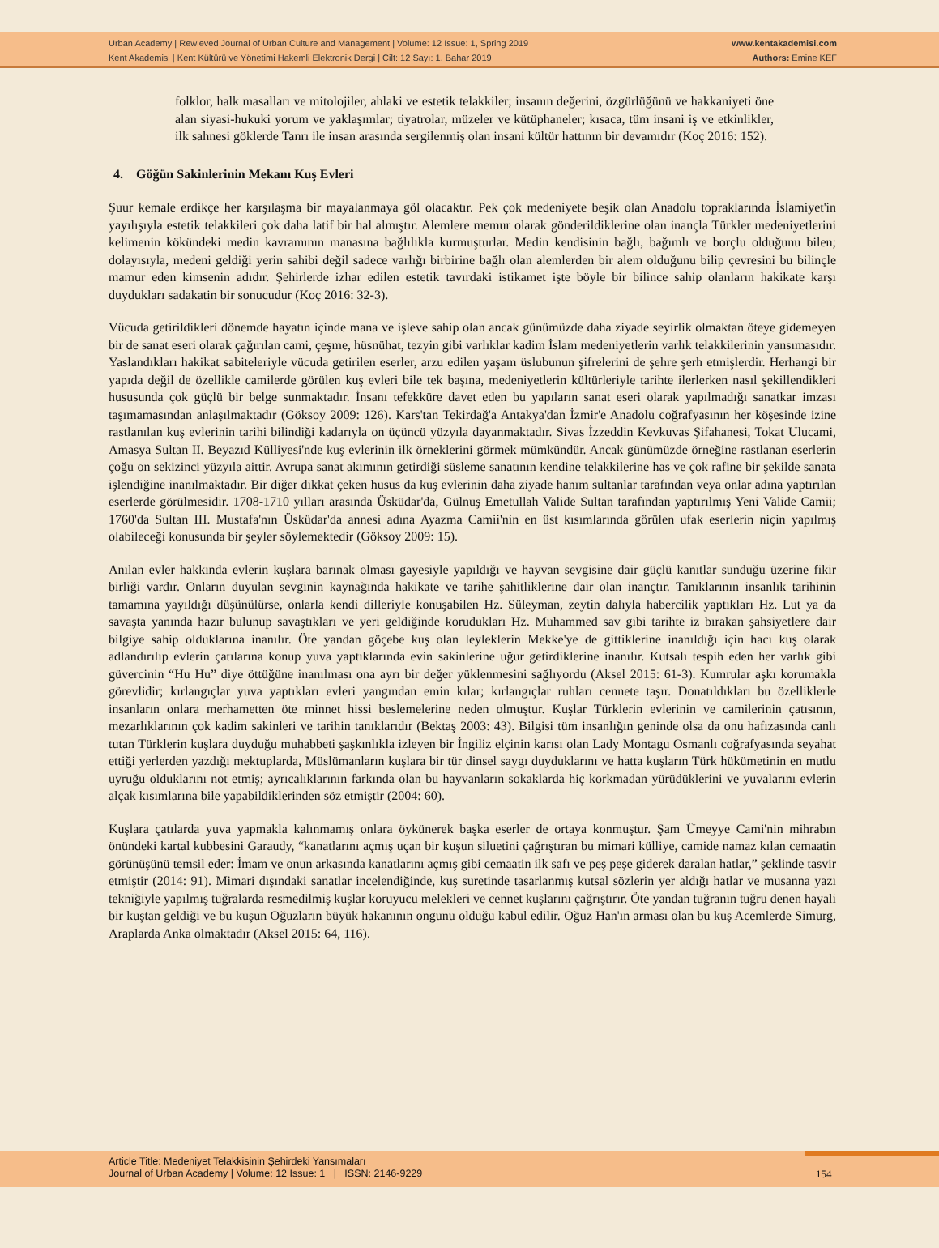Urban Academy | Rewieved Journal of Urban Culture and Management | Volume: 12 Issue: 1, Spring 2019
Kent Akademisi | Kent Kültürü ve Yönetimi Hakemli Elektronik Dergi | Cilt: 12 Sayı: 1, Bahar 2019
www.kentakademisi.com
Authors: Emine KEF
folklor, halk masalları ve mitolojiler, ahlaki ve estetik telakkiler; insanın değerini, özgürlüğünü ve hakkaniyeti öne alan siyasi-hukuki yorum ve yaklaşımlar; tiyatrolar, müzeler ve kütüphaneler; kısaca, tüm insani iş ve etkinlikler, ilk sahnesi göklerde Tanrı ile insan arasında sergilenmiş olan insani kültür hattının bir devamıdır (Koç 2016: 152).
4. Göğün Sakinlerinin Mekanı Kuş Evleri
Şuur kemale erdikçe her karşılaşma bir mayalanmaya göl olacaktır. Pek çok medeniyete beşik olan Anadolu topraklarında İslamiyet'in yayılışıyla estetik telakkileri çok daha latif bir hal almıştır. Alemlere memur olarak gönderildiklerine olan inançla Türkler medeniyetlerini kelimenin kökündeki medin kavramının manasına bağlılıkla kurmuşturlar. Medin kendisinin bağlı, bağımlı ve borçlu olduğunu bilen; dolayısıyla, medeni geldiği yerin sahibi değil sadece varlığı birbirine bağlı olan alemlerden bir alem olduğunu bilip çevresini bu bilinçle mamur eden kimsenin adıdır. Şehirlerde izhar edilen estetik tavırdaki istikamet işte böyle bir bilince sahip olanların hakikate karşı duydukları sadakatin bir sonucudur (Koç 2016: 32-3).
Vücuda getirildikleri dönemde hayatın içinde mana ve işleve sahip olan ancak günümüzde daha ziyade seyirlik olmaktan öteye gidemeyen bir de sanat eseri olarak çağırılan cami, çeşme, hüsnühat, tezyin gibi varlıklar kadim İslam medeniyetlerin varlık telakkilerinin yansımasıdır. Yaslandıkları hakikat sabiteleriyle vücuda getirilen eserler, arzu edilen yaşam üslubunun şifrelerini de şehre şerh etmişlerdir. Herhangi bir yapıda değil de özellikle camilerde görülen kuş evleri bile tek başına, medeniyetlerin kültürleriyle tarihte ilerlerken nasıl şekillendikleri hususunda çok güçlü bir belge sunmaktadır. İnsanı tefekküre davet eden bu yapıların sanat eseri olarak yapılmadığı sanatkar imzası taşımamasından anlaşılmaktadır (Göksoy 2009: 126). Kars'tan Tekirdağ'a Antakya'dan İzmir'e Anadolu coğrafyasının her köşesinde izine rastlanılan kuş evlerinin tarihi bilindiği kadarıyla on üçüncü yüzyıla dayanmaktadır. Sivas İzzeddin Kevkuvas Şifahanesi, Tokat Ulucami, Amasya Sultan II. Beyazıd Külliyesi'nde kuş evlerinin ilk örneklerini görmek mümkündür. Ancak günümüzde örneğine rastlanan eserlerin çoğu on sekizinci yüzyıla aittir. Avrupa sanat akımının getirdiği süsleme sanatının kendine telakkilerine has ve çok rafine bir şekilde sanata işlendiğine inanılmaktadır. Bir diğer dikkat çeken husus da kuş evlerinin daha ziyade hanım sultanlar tarafından veya onlar adına yaptırılan eserlerde görülmesidir. 1708-1710 yılları arasında Üsküdar'da, Gülnuş Emetullah Valide Sultan tarafından yaptırılmış Yeni Valide Camii; 1760'da Sultan III. Mustafa'nın Üsküdar'da annesi adına Ayazma Camii'nin en üst kısımlarında görülen ufak eserlerin niçin yapılmış olabileceği konusunda bir şeyler söylemektedir (Göksoy 2009: 15).
Anılan evler hakkında evlerin kuşlara barınak olması gayesiyle yapıldığı ve hayvan sevgisine dair güçlü kanıtlar sunduğu üzerine fikir birliği vardır. Onların duyulan sevginin kaynağında hakikate ve tarihe şahitliklerine dair olan inançtır. Tanıklarının insanlık tarihinin tamamına yayıldığı düşünülürse, onlarla kendi dilleriyle konuşabilen Hz. Süleyman, zeytin dalıyla habercilik yaptıkları Hz. Lut ya da savaşta yanında hazır bulunup savaştıkları ve yeri geldiğinde korudukları Hz. Muhammed sav gibi tarihte iz bırakan şahsiyetlere dair bilgiye sahip olduklarına inanılır. Öte yandan göçebe kuş olan leyleklerin Mekke'ye de gittiklerine inanıldığı için hacı kuş olarak adlandırılıp evlerin çatılarına konup yuva yaptıklarında evin sakinlerine uğur getirdiklerine inanılır. Kutsalı tespih eden her varlık gibi güvercinin “Hu Hu” diye öttüğüne inanılması ona ayrı bir değer yüklenmesini sağlıyordu (Aksel 2015: 61-3). Kumrular aşkı korumakla görevlidir; kırlangıçlar yuva yaptıkları evleri yangından emin kılar; kırlangıçlar ruhları cennete taşır. Donatıldıkları bu özelliklerle insanların onlara merhametten öte minnet hissi beslemelerine neden olmuştur. Kuşlar Türklerin evlerinin ve camilerinin çatısının, mezarlıklarının çok kadim sakinleri ve tarihin tanıklarıdır (Bektaş 2003: 43). Bilgisi tüm insanlığın geninde olsa da onu hafızasında canlı tutan Türklerin kuşlara duyduğu muhabbeti şaşkınlıkla izleyen bir İngiliz elçinin karısı olan Lady Montagu Osmanlı coğrafyasında seyahat ettiği yerlerden yazdığı mektuplarda, Müslümanların kuşlara bir tür dinsel saygı duyduklarını ve hatta kuşların Türk hükümetinin en mutlu uyruğu olduklarını not etmiş; ayrıcalıklarının farkında olan bu hayvanların sokaklarda hiç korkmadan yürüdüklerini ve yuvalarını evlerin alçak kısımlarına bile yapabildiklerinden söz etmiştir (2004: 60).
Kuşlara çatılarda yuva yapmakla kalınmamış onlara öykünerek başka eserler de ortaya konmuştur. Şam Ümeyye Cami'nin mihrabın önündeki kartal kubbesini Garaudy, “kanatlarını açmış uçan bir kuşun siluetini çağrıştıran bu mimari külliye, camide namaz kılan cemaatin görünüşünü temsil eder: İmam ve onun arkasında kanatlarını açmış gibi cemaatin ilk safı ve peş peşe giderek daralan hatlar,” şeklinde tasvir etmiştir (2014: 91). Mimari dışındaki sanatlar incelendiğinde, kuş suretinde tasarlanmış kutsal sözlerin yer aldığı hatlar ve musanna yazı tekniğiyle yapılmış tuğralarda resmedilmiş kuşlar koruyucu melekleri ve cennet kuşlarını çağrıştırır. Öte yandan tuğranın tuğru denen hayali bir kuştan geldiği ve bu kuşun Oğuzların büyük hakanının ongunu olduğu kabul edilir. Oğuz Han'ın arması olan bu kuş Acemlerde Simurg, Araplarda Anka olmaktadır (Aksel 2015: 64, 116).
Article Title: Medeniyet Telakkisinin Şehirdeki Yansımaları
Journal of Urban Academy | Volume: 12 Issue: 1 | ISSN: 2146-9229
154